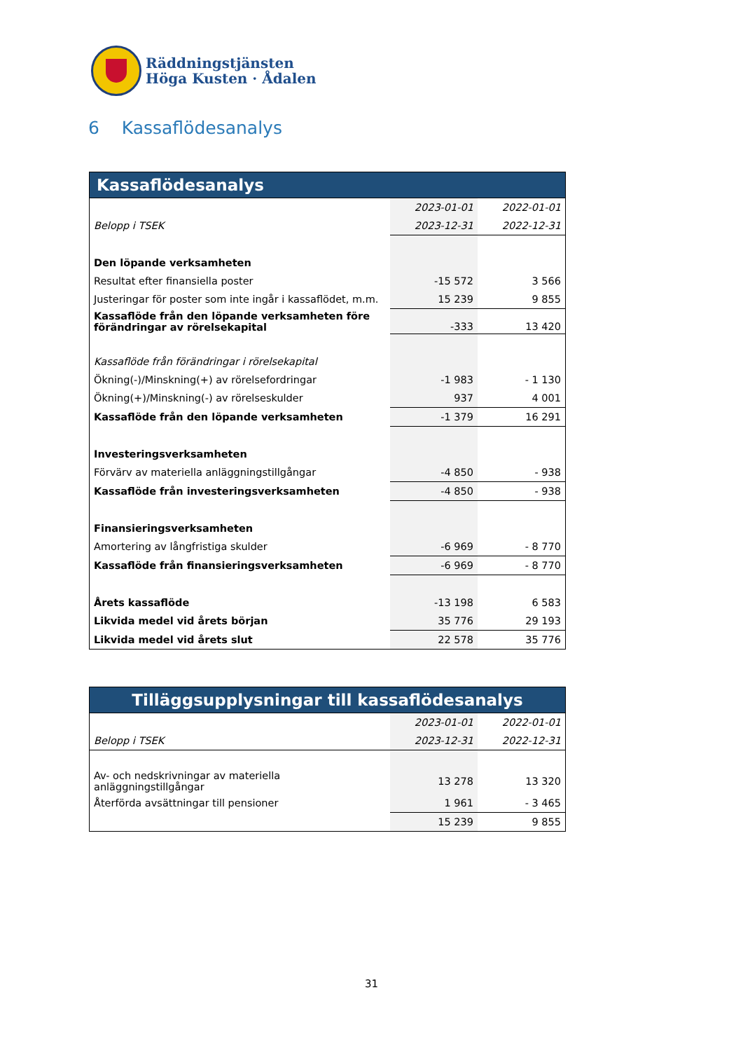Räddningstjänsten
Höga Kusten · Ådalen
6 Kassaflödesanalys
| Kassaflödesanalys | | |
| --- | --- | --- |
| | 2023-01-01 | 2022-01-01 |
| Belopp i TSEK | 2023-12-31 | 2022-12-31 |
| Den löpande verksamheten | | |
| Resultat efter finansiella poster | -15 572 | 3 566 |
| Justeringar för poster som inte ingår i kassaflödet, m.m. | 15 239 | 9 855 |
| Kassaflöde från den löpande verksamheten före förändringar av rörelsekapital | -333 | 13 420 |
| Kassaflöde från förändringar i rörelsekapital | | |
| Ökning(-)/Minskning(+) av rörelsefordringar | -1 983 | - 1 130 |
| Ökning(+)/Minskning(-) av rörelseskulder | 937 | 4 001 |
| Kassaflöde från den löpande verksamheten | -1 379 | 16 291 |
| Investeringsverksamheten | | |
| Förvärv av materiella anläggningstillgångar | -4 850 | - 938 |
| Kassaflöde från investeringsverksamheten | -4 850 | - 938 |
| Finansieringsverksamheten | | |
| Amortering av långfristiga skulder | -6 969 | - 8 770 |
| Kassaflöde från finansieringsverksamheten | -6 969 | - 8 770 |
| Årets kassaflöde | -13 198 | 6 583 |
| Likvida medel vid årets början | 35 776 | 29 193 |
| Likvida medel vid årets slut | 22 578 | 35 776 |
| Tilläggsupplysningar till kassaflödesanalys | | |
| --- | --- | --- |
| | 2023-01-01 | 2022-01-01 |
| Belopp i TSEK | 2023-12-31 | 2022-12-31 |
| Av- och nedskrivningar av materiella anläggningstillgångar | 13 278 | 13 320 |
| Återförda avsättningar till pensioner | 1 961 | - 3 465 |
| | 15 239 | 9 855 |
31